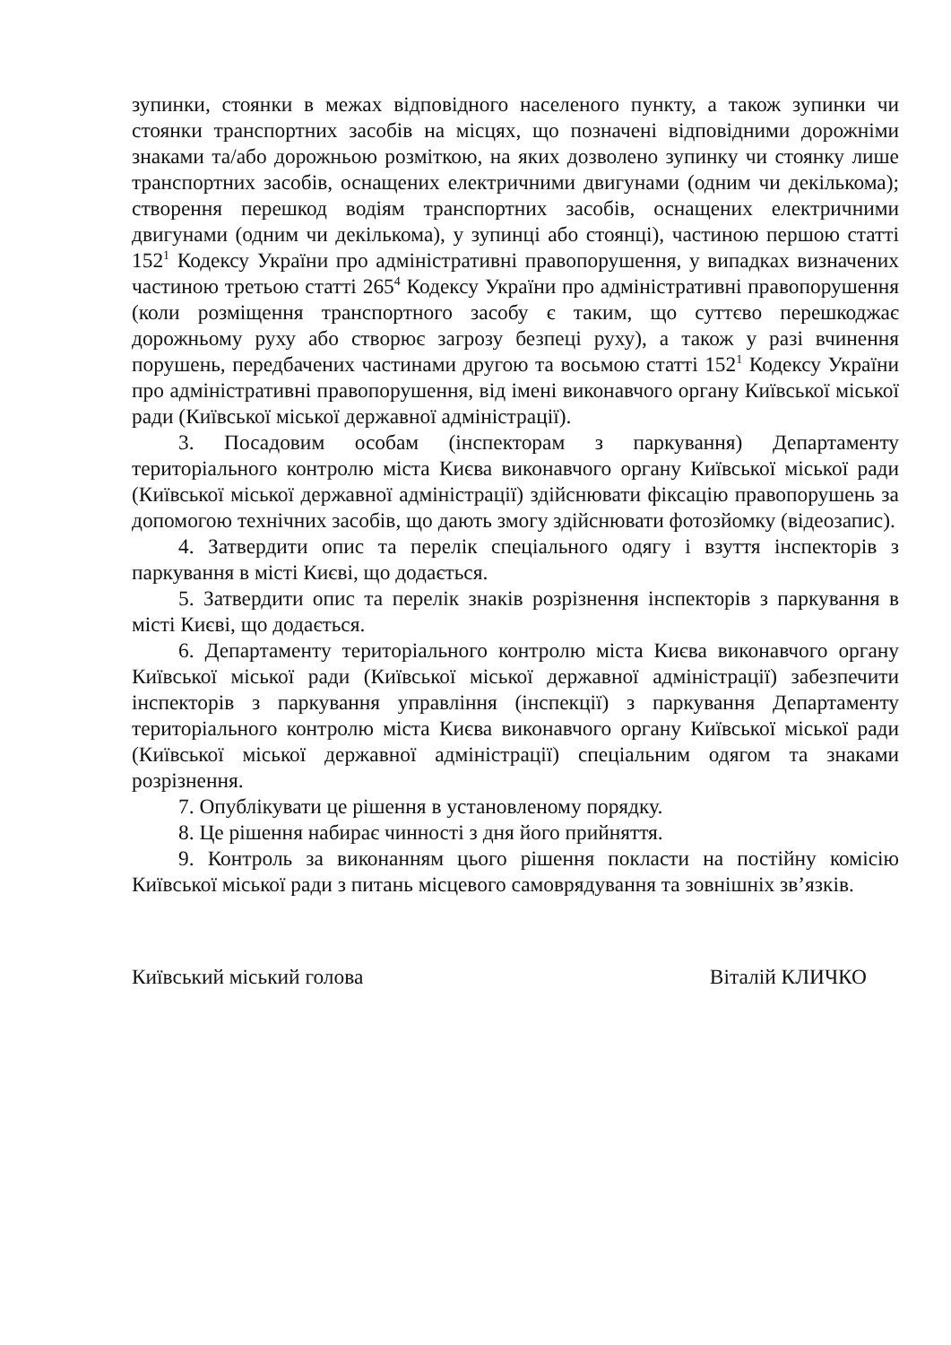зупинки, стоянки в межах відповідного населеного пункту, а також зупинки чи стоянки транспортних засобів на місцях, що позначені відповідними дорожніми знаками та/або дорожньою розміткою, на яких дозволено зупинку чи стоянку лише транспортних засобів, оснащених електричними двигунами (одним чи декількома); створення перешкод водіям транспортних засобів, оснащених електричними двигунами (одним чи декількома), у зупинці або стоянці), частиною першою статті 152<sup>1</sup> Кодексу України про адміністративні правопорушення, у випадках визначених частиною третьою статті 265<sup>4</sup> Кодексу України про адміністративні правопорушення (коли розміщення транспортного засобу є таким, що суттєво перешкоджає дорожньому руху або створює загрозу безпеці руху), а також у разі вчинення порушень, передбачених частинами другою та восьмою статті 152<sup>1</sup> Кодексу України про адміністративні правопорушення, від імені виконавчого органу Київської міської ради (Київської міської державної адміністрації).
3. Посадовим особам (інспекторам з паркування) Департаменту територіального контролю міста Києва виконавчого органу Київської міської ради (Київської міської державної адміністрації) здійснювати фіксацію правопорушень за допомогою технічних засобів, що дають змогу здійснювати фотозйомку (відеозапис).
4. Затвердити опис та перелік спеціального одягу і взуття інспекторів з паркування в місті Києві, що додається.
5. Затвердити опис та перелік знаків розрізнення інспекторів з паркування в місті Києві, що додається.
6. Департаменту територіального контролю міста Києва виконавчого органу Київської міської ради (Київської міської державної адміністрації) забезпечити інспекторів з паркування управління (інспекції) з паркування Департаменту територіального контролю міста Києва виконавчого органу Київської міської ради (Київської міської державної адміністрації) спеціальним одягом та знаками розрізнення.
7. Опублікувати це рішення в установленому порядку.
8. Це рішення набирає чинності з дня його прийняття.
9. Контроль за виконанням цього рішення покласти на постійну комісію Київської міської ради з питань місцевого самоврядування та зовнішніх зв’язків.
Київський міський голова Віталій КЛИЧКО